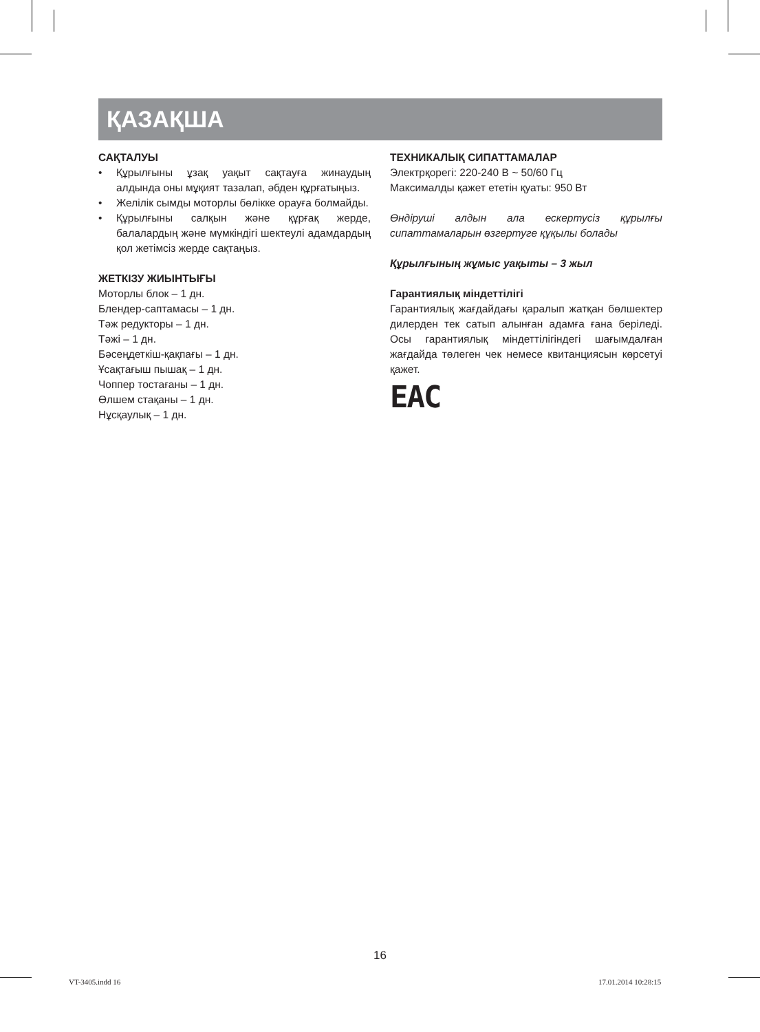ҚАЗАҚША
САҚТАЛУЫ
• Құрылғыны ұзақ уақыт сақтауға жинаудың алдында оны мұқият тазалап, әбден құрғатыңыз.
• Желілік сымды моторлы бөлікке орауға болмайды.
• Құрылғыны салқын және құрғақ жерде, балалардың және мүмкіндігі шектеулі адамдардың қол жетімсіз жерде сақтаңыз.
ЖЕТКІЗУ ЖИЫНТЫҒЫ
Моторлы блок – 1 дн.
Блендер-саптамасы – 1 дн.
Тәж редукторы – 1 дн.
Тәжі – 1 дн.
Бәсеңдеткіш-қақпағы – 1 дн.
Ұсақтағыш пышақ – 1 дн.
Чоппер тостағаны – 1 дн.
Өлшем стақаны – 1 дн.
Нұсқаулық – 1 дн.
ТЕХНИКАЛЫҚ СИПАТТАМАЛАР
Электрқорегі: 220-240 В ~ 50/60 Гц
Максималды қажет ететін қуаты: 950 Вт
Өндіруші алдын ала ескертусіз құрылғы сипаттамаларын өзгертуге құқылы болады
Құрылғының жұмыс уақыты – 3 жыл
Гарантиялық міндеттілігі
Гарантиялық жағдайдағы қаралып жатқан бөлшектер дилерден тек сатып алынған адамға ғана беріледі. Осы гарантиялық міндеттілігіндегі шағымдалған жағдайда төлеген чек немесе квитанциясын көрсетуі қажет.
EAC
16
VT-3405.indd 16 17.01.2014 10:28:15